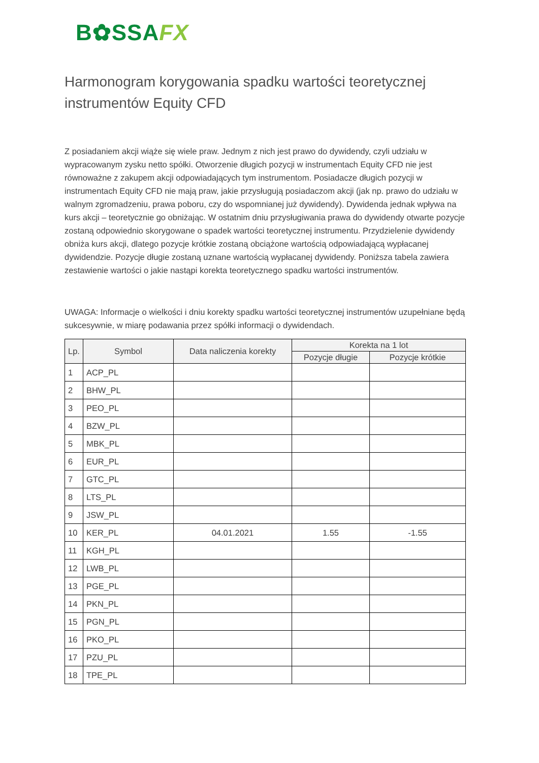B✿SSAFX
Harmonogram korygowania spadku wartości teoretycznej instrumentów Equity CFD
Z posiadaniem akcji wiąże się wiele praw. Jednym z nich jest prawo do dywidendy, czyli udziału w wypracowanym zysku netto spółki. Otworzenie długich pozycji w instrumentach Equity CFD nie jest równoważne z zakupem akcji odpowiadających tym instrumentom. Posiadacze długich pozycji w instrumentach Equity CFD nie mają praw, jakie przysługują posiadaczom akcji (jak np. prawo do udziału w walnym zgromadzeniu, prawa poboru, czy do wspomnianej już dywidendy). Dywidenda jednak wpływa na kurs akcji – teoretycznie go obniżając. W ostatnim dniu przysługiwania prawa do dywidendy otwarte pozycje zostaną odpowiednio skorygowane o spadek wartości teoretycznej instrumentu. Przydzielenie dywidendy obniża kurs akcji, dlatego pozycje krótkie zostaną obciążone wartością odpowiadającą wypłacanej dywidendzie. Pozycje długie zostaną uznane wartością wypłacanej dywidendy. Poniższa tabela zawiera zestawienie wartości o jakie nastąpi korekta teoretycznego spadku wartości instrumentów.
UWAGA: Informacje o wielkości i dniu korekty spadku wartości teoretycznej instrumentów uzupełniane będą sukcesywnie, w miarę podawania przez spółki informacji o dywidendach.
| Lp. | Symbol | Data naliczenia korekty | Korekta na 1 lot | |
| --- | --- | --- | --- | --- |
| | | | Pozycje długie | Pozycje krótkie |
| 1 | ACP_PL | | | |
| 2 | BHW_PL | | | |
| 3 | PEO_PL | | | |
| 4 | BZW_PL | | | |
| 5 | MBK_PL | | | |
| 6 | EUR_PL | | | |
| 7 | GTC_PL | | | |
| 8 | LTS_PL | | | |
| 9 | JSW_PL | | | |
| 10 | KER_PL | 04.01.2021 | 1.55 | -1.55 |
| 11 | KGH_PL | | | |
| 12 | LWB_PL | | | |
| 13 | PGE_PL | | | |
| 14 | PKN_PL | | | |
| 15 | PGN_PL | | | |
| 16 | PKO_PL | | | |
| 17 | PZU_PL | | | |
| 18 | TPE_PL | | | |